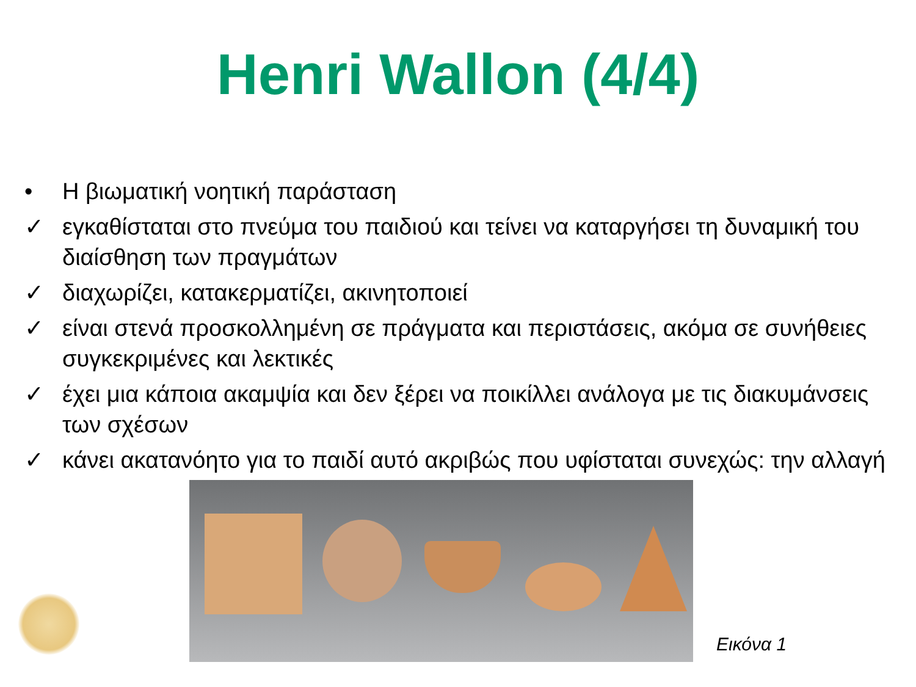Henri Wallon (4/4)
• Η βιωματική νοητική παράσταση
✓ εγκαθίσταται στο πνεύμα του παιδιού και τείνει να καταργήσει τη δυναμική του διαίσθηση των πραγμάτων
✓ διαχωρίζει, κατακερματίζει, ακινητοποιεί
✓ είναι στενά προσκολλημένη σε πράγματα και περιστάσεις, ακόμα σε συνήθειες συγκεκριμένες και λεκτικές
✓ έχει μια κάποια ακαμψία και δεν ξέρει να ποικίλλει ανάλογα με τις διακυμάνσεις των σχέσων
✓ κάνει ακατανόητο για το παιδί αυτό ακριβώς που υφίσταται συνεχώς: την αλλαγή
Εικόνα 1